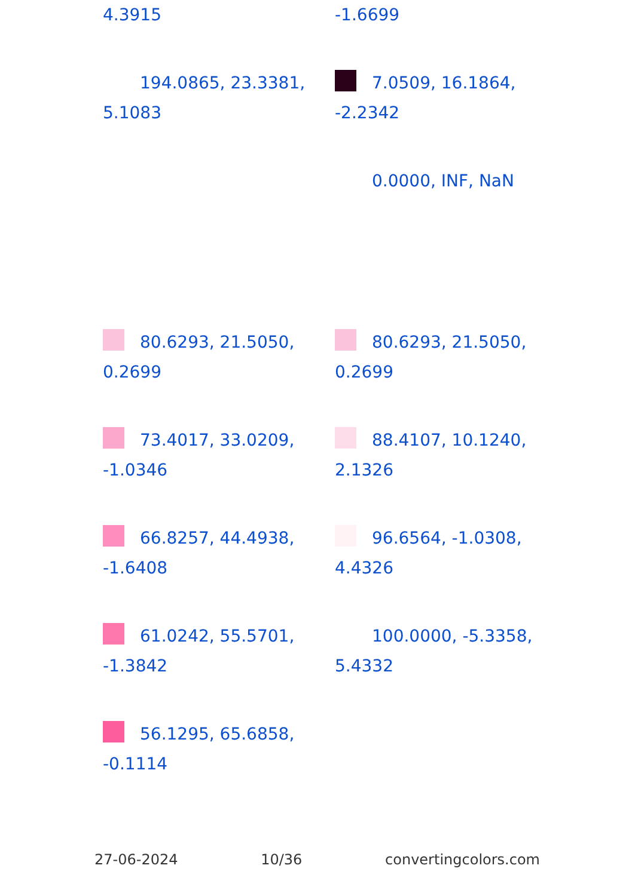4.3915 -1.6699
194.0865, 23.3381, 5.1083
7.0509, 16.1864, -2.2342
0.0000, INF, NaN
80.6293, 21.5050, 0.2699
80.6293, 21.5050, 0.2699
73.4017, 33.0209, -1.0346
88.4107, 10.1240, 2.1326
66.8257, 44.4938, -1.6408
96.6564, -1.0308, 4.4326
61.0242, 55.5701, -1.3842
100.0000, -5.3358, 5.4332
56.1295, 65.6858, -0.1114
27-06-2024 10/36 convertingcolors.com